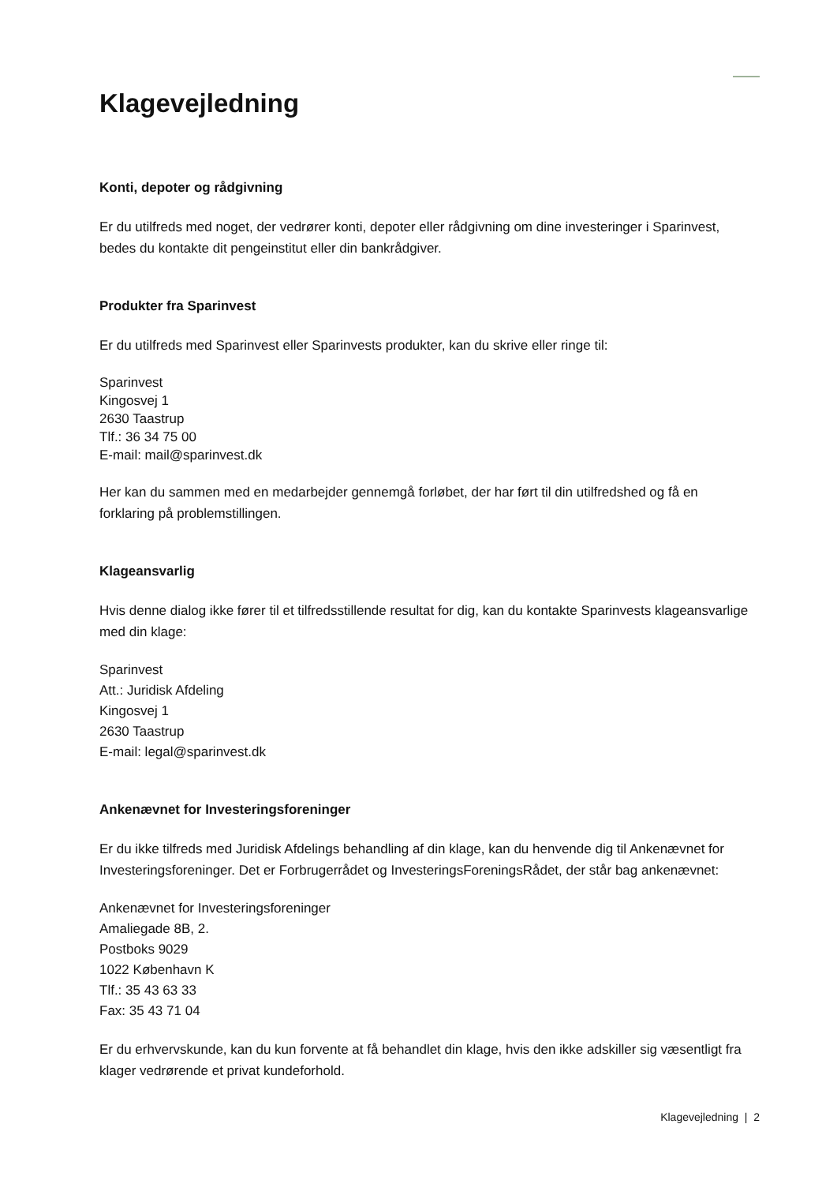Klagevejledning
Konti, depoter og rådgivning
Er du utilfreds med noget, der vedrører konti, depoter eller rådgivning om dine investeringer i Sparinvest, bedes du kontakte dit pengeinstitut eller din bankrådgiver.
Produkter fra Sparinvest
Er du utilfreds med Sparinvest eller Sparinvests produkter, kan du skrive eller ringe til:
Sparinvest
Kingosvej 1
2630 Taastrup
Tlf.: 36 34 75 00
E-mail: mail@sparinvest.dk
Her kan du sammen med en medarbejder gennemgå forløbet, der har ført til din utilfredshed og få en forklaring på problemstillingen.
Klageansvarlig
Hvis denne dialog ikke fører til et tilfredsstillende resultat for dig, kan du kontakte Sparinvests klageansvarlige med din klage:
Sparinvest
Att.: Juridisk Afdeling
Kingosvej 1
2630 Taastrup
E-mail: legal@sparinvest.dk
Ankenævnet for Investeringsforeninger
Er du ikke tilfreds med Juridisk Afdelings behandling af din klage, kan du henvende dig til Ankenævnet for Investeringsforeninger. Det er Forbrugerrådet og InvesteringsForeningsRådet, der står bag ankenævnet:
Ankenævnet for Investeringsforeninger
Amaliegade 8B, 2.
Postboks 9029
1022 København K
Tlf.: 35 43 63 33
Fax: 35 43 71 04
Er du erhvervskunde, kan du kun forvente at få behandlet din klage, hvis den ikke adskiller sig væsentligt fra klager vedrørende et privat kundeforhold.
Klagevejledning | 2